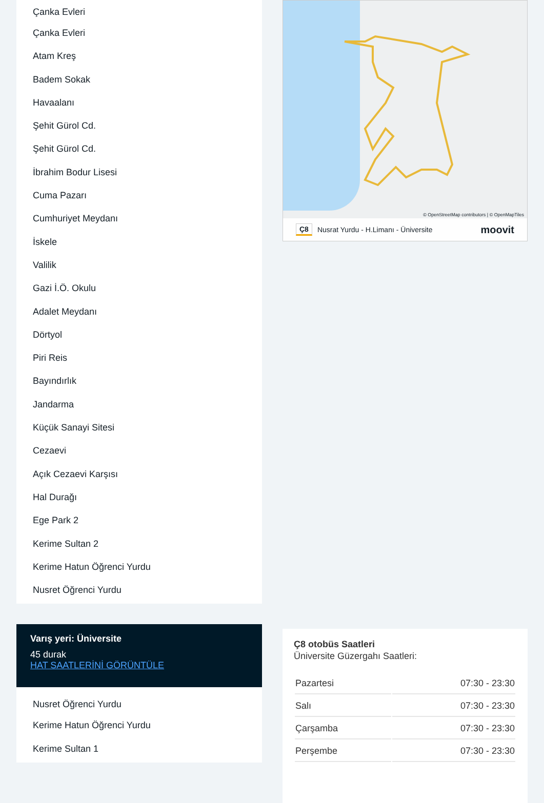Çanka Evleri
Çanka Evleri
Atam Kreş
Badem Sokak
Havaalanı
Şehit Gürol Cd.
Şehit Gürol Cd.
İbrahim Bodur Lisesi
Cuma Pazarı
Cumhuriyet Meydanı
İskele
Valilik
Gazi İ.Ö. Okulu
Adalet Meydanı
Dörtyol
Piri Reis
Bayındırlık
Jandarma
Küçük Sanayi Sitesi
Cezaevi
Açık Cezaevi Karşısı
Hal Durağı
Ege Park 2
Kerime Sultan 2
Kerime Hatun Öğrenci Yurdu
Nusret Öğrenci Yurdu
Varış yeri: Üniversite
45 durak
HAT SAATLERİNİ GÖRÜNTÜLE
Nusret Öğrenci Yurdu
Kerime Hatun Öğrenci Yurdu
Kerime Sultan 1
© OpenStreetMap contributors | © OpenMapTiles
Ç8 Nusrat Yurdu - H.Limanı - Üniversite moovit
Ç8 otobüs Saatleri
Üniversite Güzergahı Saatleri:
| Pazartesi | 07:30 - 23:30 |
| Salı | 07:30 - 23:30 |
| Çarşamba | 07:30 - 23:30 |
| Perşembe | 07:30 - 23:30 |